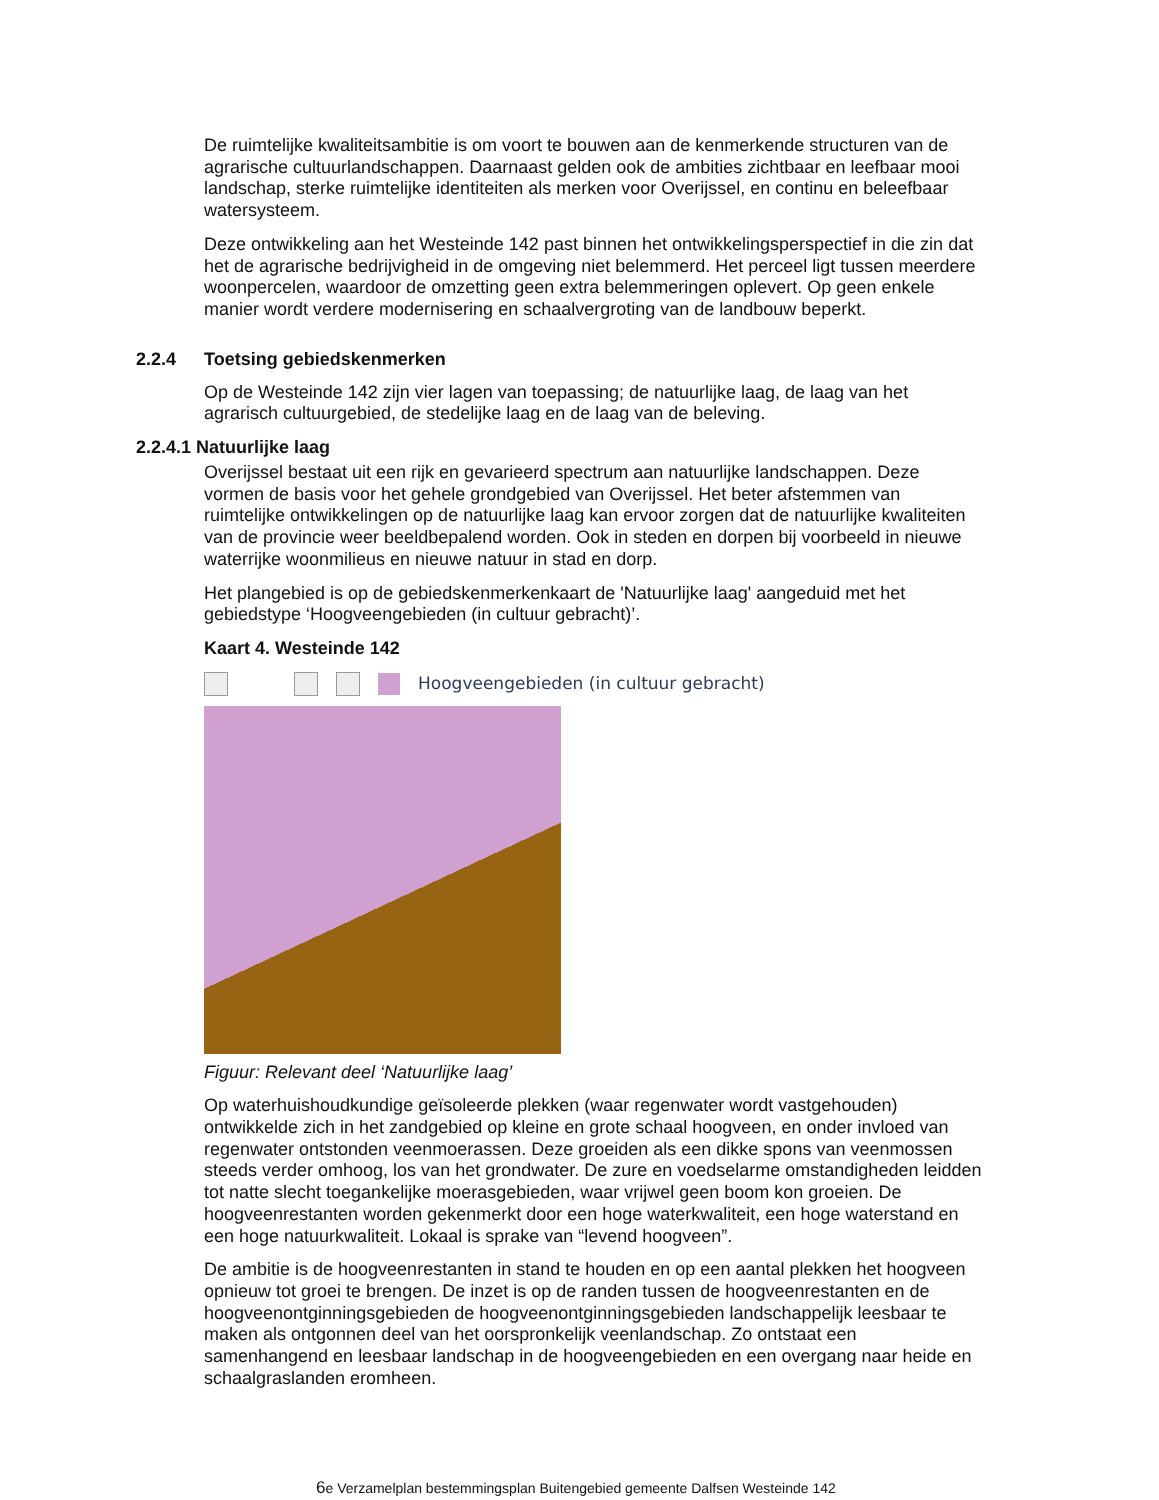De ruimtelijke kwaliteitsambitie is om voort te bouwen aan de kenmerkende structuren van de agrarische cultuurlandschappen. Daarnaast gelden ook de ambities zichtbaar en leefbaar mooi landschap, sterke ruimtelijke identiteiten als merken voor Overijssel, en continu en beleefbaar watersysteem.
Deze ontwikkeling aan het Westeinde 142 past binnen het ontwikkelingsperspectief in die zin dat het de agrarische bedrijvigheid in de omgeving niet belemmerd. Het perceel ligt tussen meerdere woonpercelen, waardoor de omzetting geen extra belemmeringen oplevert. Op geen enkele manier wordt verdere modernisering en schaalvergroting van de landbouw beperkt.
2.2.4 Toetsing gebiedskenmerken
Op de Westeinde 142 zijn vier lagen van toepassing; de natuurlijke laag, de laag van het agrarisch cultuurgebied, de stedelijke laag en de laag van de beleving.
2.2.4.1 Natuurlijke laag
Overijssel bestaat uit een rijk en gevarieerd spectrum aan natuurlijke landschappen. Deze vormen de basis voor het gehele grondgebied van Overijssel. Het beter afstemmen van ruimtelijke ontwikkelingen op de natuurlijke laag kan ervoor zorgen dat de natuurlijke kwaliteiten van de provincie weer beeldbepalend worden. Ook in steden en dorpen bij voorbeeld in nieuwe waterrijke woonmilieus en nieuwe natuur in stad en dorp.
Het plangebied is op de gebiedskenmerkenkaart de 'Natuurlijke laag' aangeduid met het gebiedstype ‘Hoogveengebieden (in cultuur gebracht)’.
Kaart 4. Westeinde 142
Hoogveengebieden (in cultuur gebracht)
Figuur: Relevant deel ‘Natuurlijke laag’
Op waterhuishoudkundige geïsoleerde plekken (waar regenwater wordt vastgehouden) ontwikkelde zich in het zandgebied op kleine en grote schaal hoogveen, en onder invloed van regenwater ontstonden veenmoerassen. Deze groeiden als een dikke spons van veenmossen steeds verder omhoog, los van het grondwater. De zure en voedselarme omstandigheden leidden tot natte slecht toegankelijke moerasgebieden, waar vrijwel geen boom kon groeien. De hoogveenrestanten worden gekenmerkt door een hoge waterkwaliteit, een hoge waterstand en een hoge natuurkwaliteit. Lokaal is sprake van “levend hoogveen”.
De ambitie is de hoogveenrestanten in stand te houden en op een aantal plekken het hoogveen opnieuw tot groei te brengen. De inzet is op de randen tussen de hoogveenrestanten en de hoogveenontginningsgebieden de hoogveenontginningsgebieden landschappelijk leesbaar te maken als ontgonnen deel van het oorspronkelijk veenlandschap. Zo ontstaat een samenhangend en leesbaar landschap in de hoogveengebieden en een overgang naar heide en schaalgraslanden eromheen.
6e Verzamelplan bestemmingsplan Buitengebied gemeente Dalfsen Westeinde 142